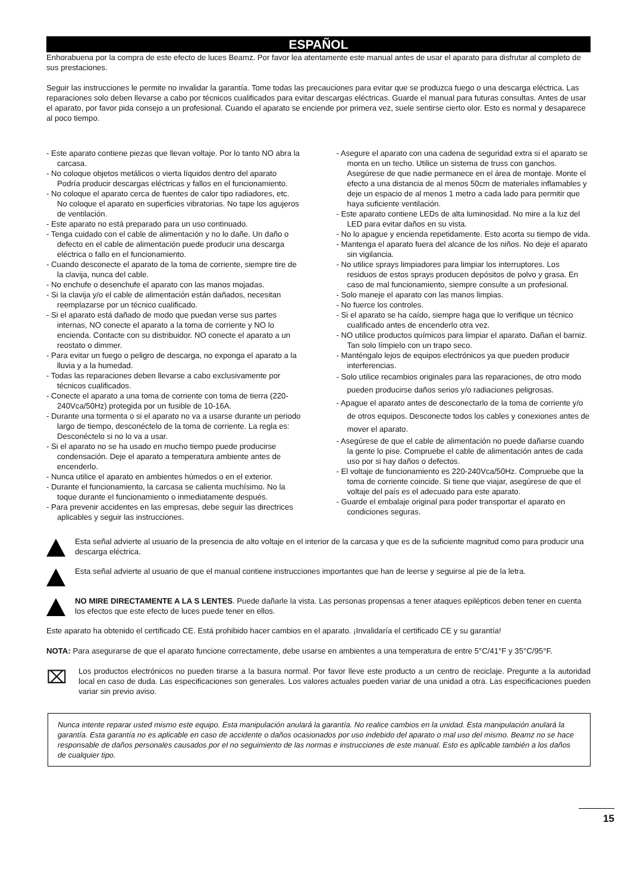ESPAÑOL
Enhorabuena por la compra de este efecto de luces Beamz. Por favor lea atentamente este manual antes de usar el aparato para disfrutar al completo de sus prestaciones.
Seguir las instrucciones le permite no invalidar la garantía. Tome todas las precauciones para evitar que se produzca fuego o una descarga eléctrica. Las reparaciones solo deben llevarse a cabo por técnicos cualificados para evitar descargas eléctricas. Guarde el manual para futuras consultas. Antes de usar el aparato, por favor pida consejo a un profesional. Cuando el aparato se enciende por primera vez, suele sentirse cierto olor. Esto es normal y desaparece al poco tiempo.
- Este aparato contiene piezas que llevan voltaje. Por lo tanto NO abra la carcasa.
- No coloque objetos metálicos o vierta líquidos dentro del aparato Podría producir descargas eléctricas y fallos en el funcionamiento.
- No coloque el aparato cerca de fuentes de calor tipo radiadores, etc. No coloque el aparato en superficies vibratorias. No tape los agujeros de ventilación.
- Este aparato no está preparado para un uso continuado.
- Tenga cuidado con el cable de alimentación y no lo dañe. Un daño o defecto en el cable de alimentación puede producir una descarga eléctrica o fallo en el funcionamiento.
- Cuando desconecte el aparato de la toma de corriente, siempre tire de la clavija, nunca del cable.
- No enchufe o desenchufe el aparato con las manos mojadas.
- Si la clavija y/o el cable de alimentación están dañados, necesitan reemplazarse por un técnico cualificado.
- Si el aparato está dañado de modo que puedan verse sus partes internas, NO conecte el aparato a la toma de corriente y NO lo encienda. Contacte con su distribuidor. NO conecte el aparato a un reostato o dimmer.
- Para evitar un fuego o peligro de descarga, no exponga el aparato a la lluvia y a la humedad.
- Todas las reparaciones deben llevarse a cabo exclusivamente por técnicos cualificados.
- Conecte el aparato a una toma de corriente con toma de tierra (220-240Vca/50Hz) protegida por un fusible de 10-16A.
- Durante una tormenta o si el aparato no va a usarse durante un periodo largo de tiempo, desconéctelo de la toma de corriente. La regla es: Desconéctelo si no lo va a usar.
- Si el aparato no se ha usado en mucho tiempo puede producirse condensación. Deje el aparato a temperatura ambiente antes de encenderlo.
- Nunca utilice el aparato en ambientes húmedos o en el exterior.
- Durante el funcionamiento, la carcasa se calienta muchísimo. No la toque durante el funcionamiento o inmediatamente después.
- Para prevenir accidentes en las empresas, debe seguir las directrices aplicables y seguir las instrucciones.
- Asegure el aparato con una cadena de seguridad extra si el aparato se monta en un techo. Utilice un sistema de truss con ganchos. Asegúrese de que nadie permanece en el área de montaje. Monte el efecto a una distancia de al menos 50cm de materiales inflamables y deje un espacio de al menos 1 metro a cada lado para permitir que haya suficiente ventilación.
- Este aparato contiene LEDs de alta luminosidad. No mire a la luz del LED para evitar daños en su vista.
- No lo apague y encienda repetidamente. Esto acorta su tiempo de vida.
- Mantenga el aparato fuera del alcance de los niños. No deje el aparato sin vigilancia.
- No utilice sprays limpiadores para limpiar los interruptores. Los residuos de estos sprays producen depósitos de polvo y grasa. En caso de mal funcionamiento, siempre consulte a un profesional.
- Solo maneje el aparato con las manos limpias.
- No fuerce los controles.
- Si el aparato se ha caído, siempre haga que lo verifique un técnico cualificado antes de encenderlo otra vez.
- NO utilice productos químicos para limpiar el aparato. Dañan el barniz. Tan solo límpielo con un trapo seco.
- Manténgalo lejos de equipos electrónicos ya que pueden producir interferencias.
- Solo utilice recambios originales para las reparaciones, de otro modo pueden producirse daños serios y/o radiaciones peligrosas.
- Apague el aparato antes de desconectarlo de la toma de corriente y/o de otros equipos. Desconecte todos los cables y conexiones antes de mover el aparato.
- Asegúrese de que el cable de alimentación no puede dañarse cuando la gente lo pise. Compruebe el cable de alimentación antes de cada uso por si hay daños o defectos.
- El voltaje de funcionamiento es 220-240Vca/50Hz. Compruebe que la toma de corriente coincide. Si tiene que viajar, asegúrese de que el voltaje del país es el adecuado para este aparato.
- Guarde el embalaje original para poder transportar el aparato en condiciones seguras.
Esta señal advierte al usuario de la presencia de alto voltaje en el interior de la carcasa y que es de la suficiente magnitud como para producir una descarga eléctrica.
Esta señal advierte al usuario de que el manual contiene instrucciones importantes que han de leerse y seguirse al pie de la letra.
NO MIRE DIRECTAMENTE A LA S LENTES. Puede dañarle la vista. Las personas propensas a tener ataques epilépticos deben tener en cuenta los efectos que este efecto de luces puede tener en ellos.
Este aparato ha obtenido el certificado CE. Está prohibido hacer cambios en el aparato. ¡Invalidaría el certificado CE y su garantía!
NOTA: Para asegurarse de que el aparato funcione correctamente, debe usarse en ambientes a una temperatura de entre 5°C/41°F y 35°C/95°F.
⌧
Los productos electrónicos no pueden tirarse a la basura normal. Por favor lleve este producto a un centro de reciclaje. Pregunte a la autoridad local en caso de duda. Las especificaciones son generales. Los valores actuales pueden variar de una unidad a otra. Las especificaciones pueden variar sin previo aviso.
Nunca intente reparar usted mismo este equipo. Esta manipulación anulará la garantía. No realice cambios en la unidad. Esta manipulación anulará la garantía. Esta garantía no es aplicable en caso de accidente o daños ocasionados por uso indebido del aparato o mal uso del mismo. Beamz no se hace responsable de daños personales causados por el no seguimiento de las normas e instrucciones de este manual. Esto es aplicable también a los daños de cualquier tipo.
15